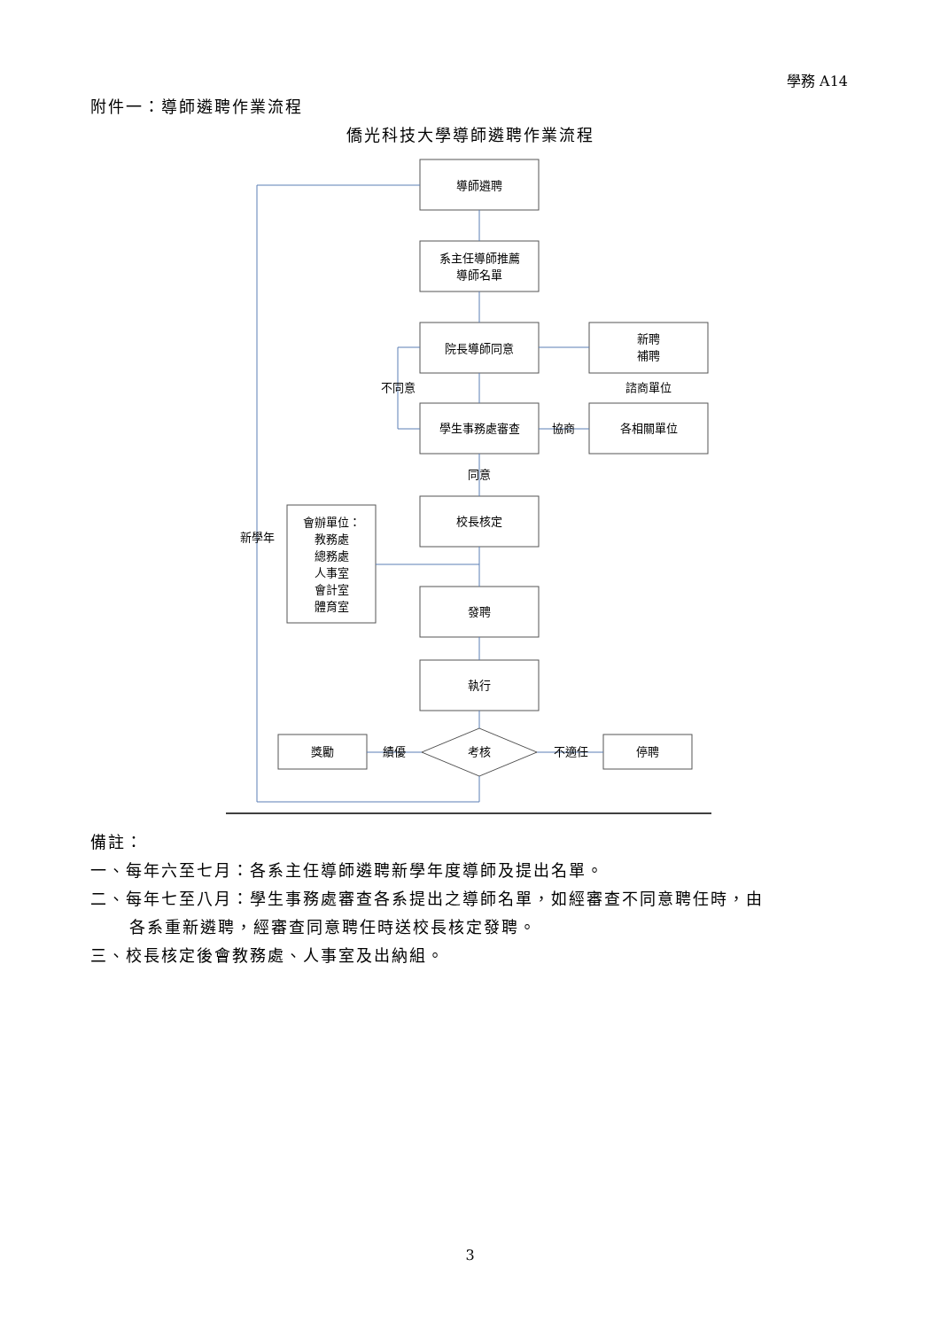學務 A14
附件一：導師遴聘作業流程
僑光科技大學導師遴聘作業流程
導師遴聘
系主任導師推薦
導師名單
院長導師同意
新聘
補聘
諮商單位
不同意
學生事務處審查
協商
各相關單位
同意
校長核定
會辦單位：
教務處
總務處
人事室
會計室
體育室
新學年
發聘
執行
獎勵
績優
考核
不適任
停聘
備註：
一、每年六至七月：各系主任導師遴聘新學年度導師及提出名單。
二、每年七至八月：學生事務處審查各系提出之導師名單，如經審查不同意聘任時，由
各系重新遴聘，經審查同意聘任時送校長核定發聘。
三、校長核定後會教務處、人事室及出納組。
3